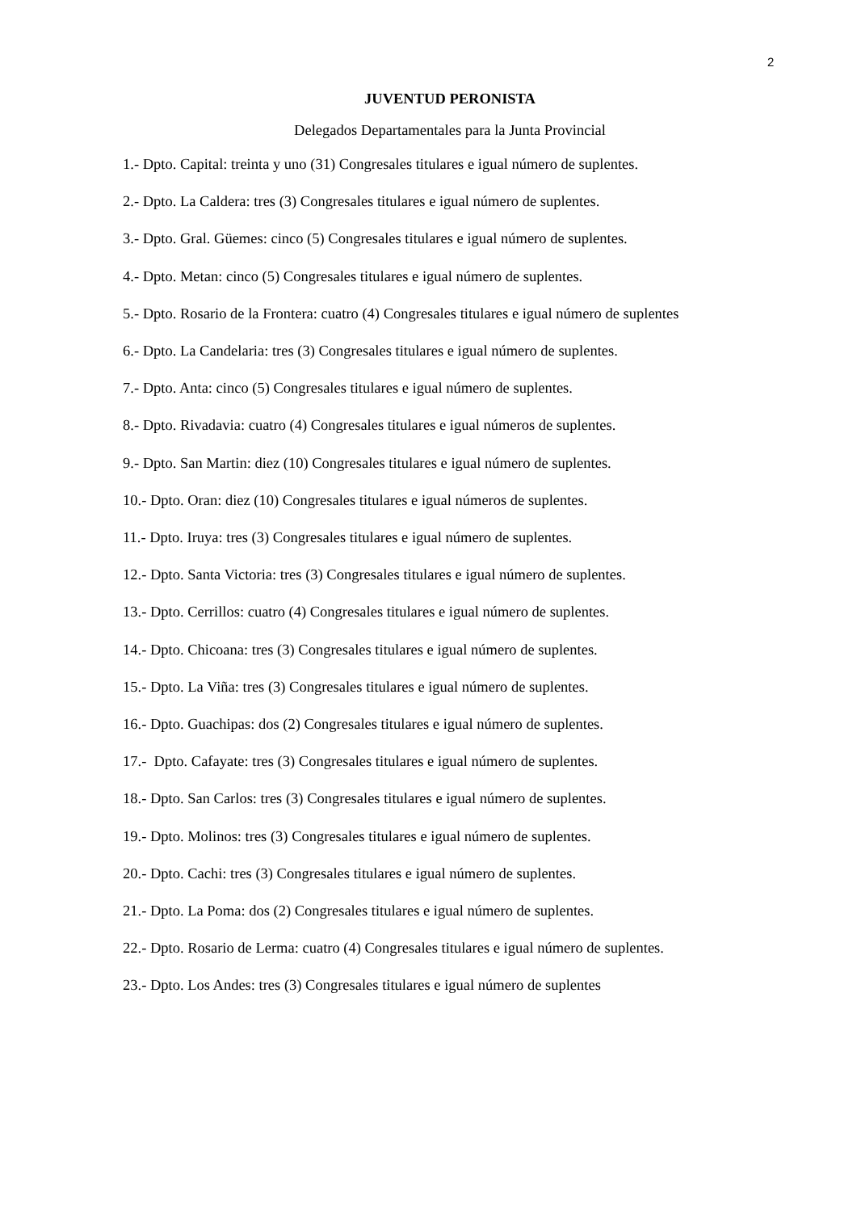2
JUVENTUD PERONISTA
Delegados Departamentales para la Junta Provincial
1.- Dpto. Capital: treinta y uno (31) Congresales titulares e igual número de suplentes.
2.- Dpto. La Caldera: tres (3) Congresales titulares e igual número de suplentes.
3.- Dpto. Gral. Güemes: cinco (5) Congresales titulares e igual número de suplentes.
4.- Dpto. Metan: cinco (5) Congresales titulares e igual número de suplentes.
5.- Dpto. Rosario de la Frontera: cuatro (4) Congresales titulares e igual número de suplentes
6.- Dpto. La Candelaria: tres (3) Congresales titulares e igual número de suplentes.
7.- Dpto. Anta: cinco (5) Congresales titulares e igual número de suplentes.
8.- Dpto. Rivadavia: cuatro (4) Congresales titulares e igual números de suplentes.
9.- Dpto. San Martin: diez (10) Congresales titulares e igual número de suplentes.
10.- Dpto. Oran: diez (10) Congresales titulares e igual números de suplentes.
11.- Dpto. Iruya: tres (3) Congresales titulares e igual número de suplentes.
12.- Dpto. Santa Victoria: tres (3) Congresales titulares e igual número de suplentes.
13.- Dpto. Cerrillos: cuatro (4) Congresales titulares e igual número de suplentes.
14.- Dpto. Chicoana: tres (3) Congresales titulares e igual número de suplentes.
15.- Dpto. La Viña: tres (3) Congresales titulares e igual número de suplentes.
16.- Dpto. Guachipas: dos (2) Congresales titulares e igual número de suplentes.
17.- Dpto. Cafayate: tres (3) Congresales titulares e igual número de suplentes.
18.- Dpto. San Carlos: tres (3) Congresales titulares e igual número de suplentes.
19.- Dpto. Molinos: tres (3) Congresales titulares e igual número de suplentes.
20.- Dpto. Cachi: tres (3) Congresales titulares e igual número de suplentes.
21.- Dpto. La Poma: dos (2) Congresales titulares e igual número de suplentes.
22.- Dpto. Rosario de Lerma: cuatro (4) Congresales titulares e igual número de suplentes.
23.- Dpto. Los Andes: tres (3) Congresales titulares e igual número de suplentes